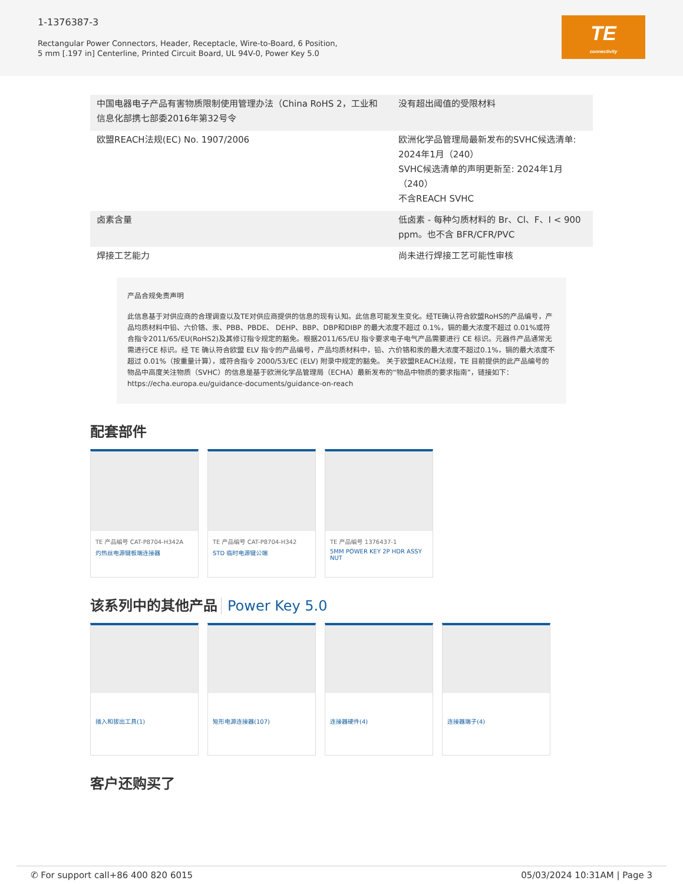1-1376387-3
Rectangular Power Connectors, Header, Receptacle, Wire-to-Board, 6 Position, 5 mm [.197 in] Centerline, Printed Circuit Board, UL 94V-0, Power Key 5.0
TE
connectivity
| 中国电器电子产品有害物质限制使用管理办法（China RoHS 2，工业和信息化部携七部委2016年第32号令 | 没有超出阈值的受限材料 |
| 欧盟REACH法规(EC) No. 1907/2006 | 欧洲化学品管理局最新发布的SVHC候选清单: 2024年1月（240） SVHC候选清单的声明更新至: 2024年1月（240） 不含REACH SVHC |
| 卤素含量 | 低卤素 - 每种匀质材料的 Br、Cl、F、I < 900 ppm。也不含 BFR/CFR/PVC |
| 焊接工艺能力 | 尚未进行焊接工艺可能性审核 |
产品合规免责声明
此信息基于对供应商的合理调查以及TE对供应商提供的信息的现有认知。此信息可能发生变化。经TE确认符合欧盟RoHS的产品编号，产品均质材料中铅、六价铬、汞、PBB、PBDE、 DEHP、BBP、DBP和DIBP 的最大浓度不超过 0.1%，镉的最大浓度不超过 0.01%或符合指令2011/65/EU(RoHS2)及其修订指令规定的豁免。根据2011/65/EU 指令要求电子电气产品需要进行 CE 标识。元器件产品通常无需进行CE 标识。经 TE 确认符合欧盟 ELV 指令的产品编号，产品均质材料中，铅、六价铬和汞的最大浓度不超过0.1%，镉的最大浓度不超过 0.01%（按重量计算），或符合指令 2000/53/EC (ELV) 附录中规定的豁免。 关于欧盟REACH法规，TE 目前提供的此产品编号的物品中高度关注物质（SVHC）的信息是基于欧洲化学品管理局（ECHA）最新发布的“物品中物质的要求指南”，链接如下：https://echa.europa.eu/guidance-documents/guidance-on-reach
配套部件
TE 产品编号 CAT-P8704-H342A
灼热丝电源键板端连接器
TE 产品编号 CAT-P8704-H342
STD 临时电源键公端
TE 产品编号 1376437-1
5MM POWER KEY 2P HDR ASSY NUT
该系列中的其他产品 Power Key 5.0
插入和拔出工具(1) 矩形电源连接器(107) 连接器硬件(4) 连接器端子(4)
客户还购买了
✆ For support call+86 400 820 6015 05/03/2024 10:31AM | Page 3